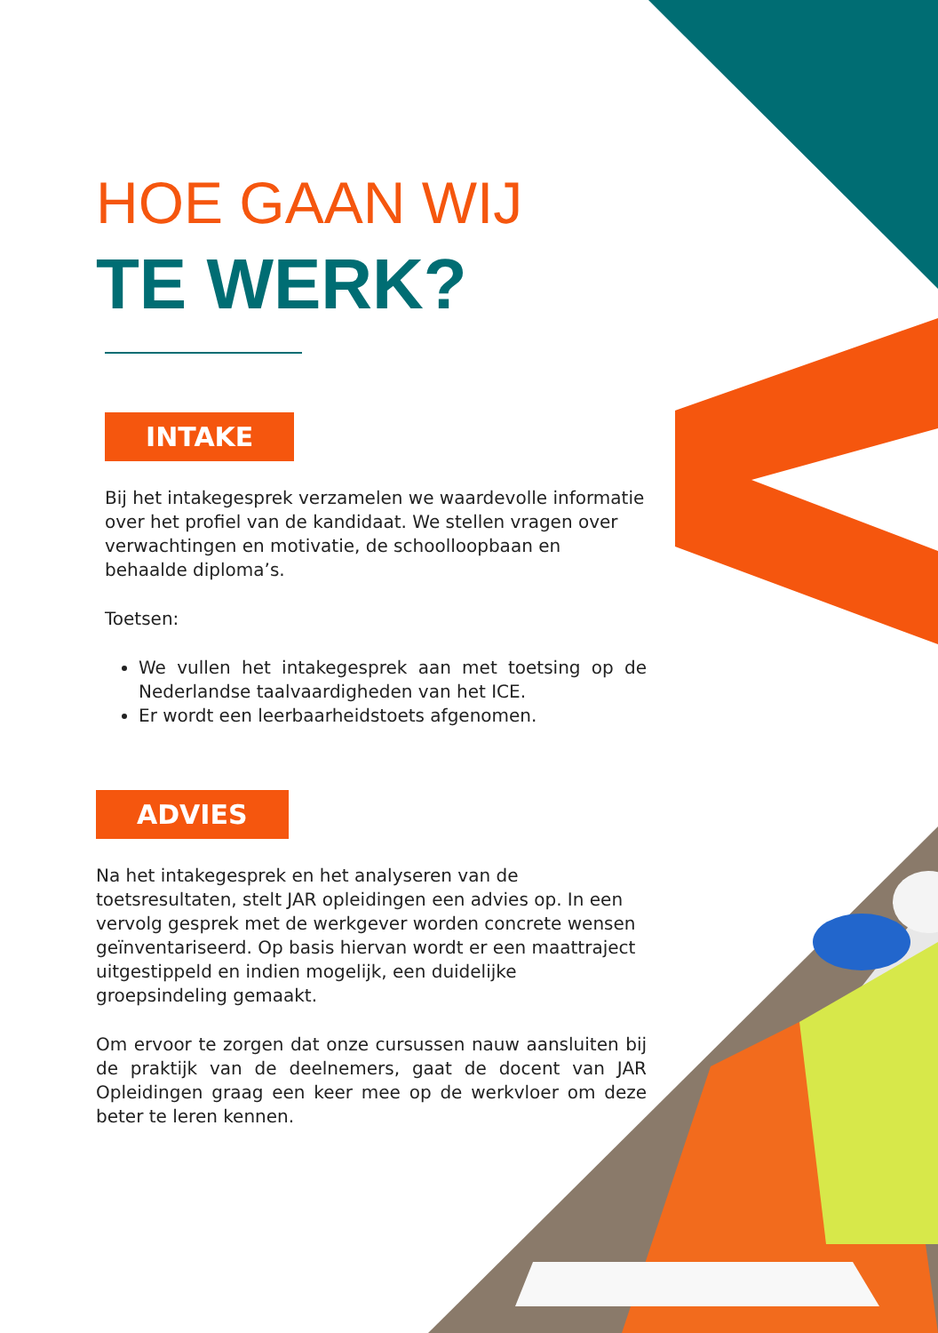HOE GAAN WIJ
TE WERK?
INTAKE
Bij het intakegesprek verzamelen we waardevolle informatie over het profiel van de kandidaat. We stellen vragen over verwachtingen en motivatie, de schoolloopbaan en behaalde diploma’s.
Toetsen:
We vullen het intakegesprek aan met toetsing op de Nederlandse taalvaardigheden van het ICE.
Er wordt een leerbaarheidstoets afgenomen.
ADVIES
Na het intakegesprek en het analyseren van de toetsresultaten, stelt JAR opleidingen een advies op. In een vervolg gesprek met de werkgever worden concrete wensen geïnventariseerd. Op basis hiervan wordt er een maattraject uitgestippeld en indien mogelijk, een duidelijke groepsindeling gemaakt.
Om ervoor te zorgen dat onze cursussen nauw aansluiten bij de praktijk van de deelnemers, gaat de docent van JAR Opleidingen graag een keer mee op de werkvloer om deze beter te leren kennen.